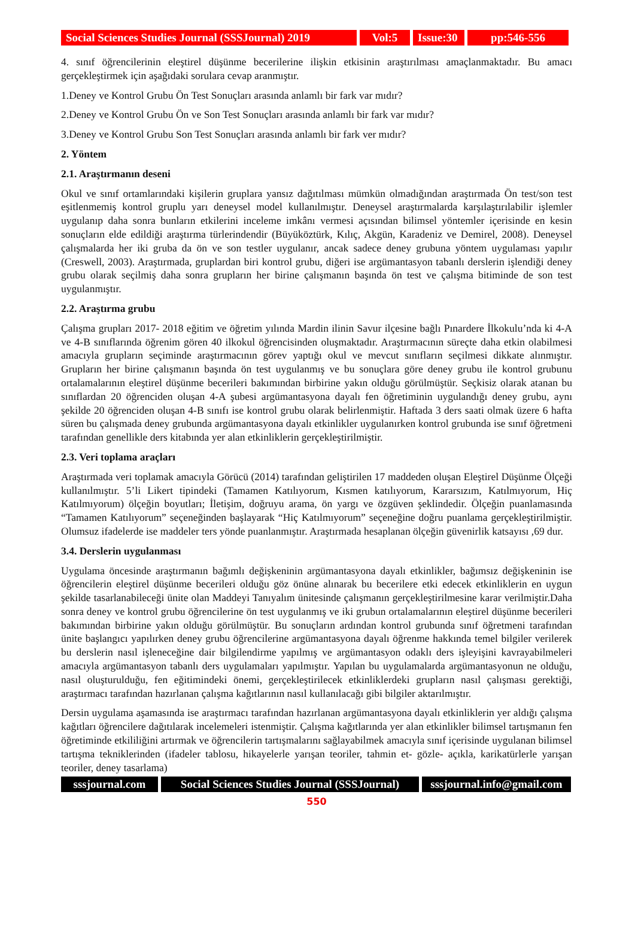Social Sciences Studies Journal (SSSJournal) 2019
Vol:5 Issue:30
pp:546-556
4. sınıf öğrencilerinin eleştirel düşünme becerilerine ilişkin etkisinin araştırılması amaçlanmaktadır. Bu amacı gerçekleştirmek için aşağıdaki sorulara cevap aranmıştır.
1.Deney ve Kontrol Grubu Ön Test Sonuçları arasında anlamlı bir fark var mıdır?
2.Deney ve Kontrol Grubu Ön ve Son Test Sonuçları arasında anlamlı bir fark var mıdır?
3.Deney ve Kontrol Grubu Son Test Sonuçları arasında anlamlı bir fark ver mıdır?
2. Yöntem
2.1. Araştırmanın deseni
Okul ve sınıf ortamlarındaki kişilerin gruplara yansız dağıtılması mümkün olmadığından araştırmada Ön test/son test eşitlenmemiş kontrol gruplu yarı deneysel model kullanılmıştır. Deneysel araştırmalarda karşılaştırılabilir işlemler uygulanıp daha sonra bunların etkilerini inceleme imkânı vermesi açısından bilimsel yöntemler içerisinde en kesin sonuçların elde edildiği araştırma türlerindendir (Büyüköztürk, Kılıç, Akgün, Karadeniz ve Demirel, 2008). Deneysel çalışmalarda her iki gruba da ön ve son testler uygulanır, ancak sadece deney grubuna yöntem uygulaması yapılır (Creswell, 2003). Araştırmada, gruplardan biri kontrol grubu, diğeri ise argümantasyon tabanlı derslerin işlendiği deney grubu olarak seçilmiş daha sonra grupların her birine çalışmanın başında ön test ve çalışma bitiminde de son test uygulanmıştır.
2.2. Araştırma grubu
Çalışma grupları 2017- 2018 eğitim ve öğretim yılında Mardin ilinin Savur ilçesine bağlı Pınardere İlkokulu’nda ki 4-A ve 4-B sınıflarında öğrenim gören 40 ilkokul öğrencisinden oluşmaktadır. Araştırmacının süreçte daha etkin olabilmesi amacıyla grupların seçiminde araştırmacının görev yaptığı okul ve mevcut sınıfların seçilmesi dikkate alınmıştır. Grupların her birine çalışmanın başında ön test uygulanmış ve bu sonuçlara göre deney grubu ile kontrol grubunu ortalamalarının eleştirel düşünme becerileri bakımından birbirine yakın olduğu görülmüştür. Seçkisiz olarak atanan bu sınıflardan 20 öğrenciden oluşan 4-A şubesi argümantasyona dayalı fen öğretiminin uygulandığı deney grubu, aynı şekilde 20 öğrenciden oluşan 4-B sınıfı ise kontrol grubu olarak belirlenmiştir. Haftada 3 ders saati olmak üzere 6 hafta süren bu çalışmada deney grubunda argümantasyona dayalı etkinlikler uygulanırken kontrol grubunda ise sınıf öğretmeni tarafından genellikle ders kitabında yer alan etkinliklerin gerçekleştirilmiştir.
2.3. Veri toplama araçları
Araştırmada veri toplamak amacıyla Görücü (2014) tarafından geliştirilen 17 maddeden oluşan Eleştirel Düşünme Ölçeği kullanılmıştır. 5’li Likert tipindeki (Tamamen Katılıyorum, Kısmen katılıyorum, Kararsızım, Katılmıyorum, Hiç Katılmıyorum) ölçeğin boyutları; İletişim, doğruyu arama, ön yargı ve özgüven şeklindedir. Ölçeğin puanlamasında “Tamamen Katılıyorum” seçeneğinden başlayarak “Hiç Katılmıyorum” seçeneğine doğru puanlama gerçekleştirilmiştir. Olumsuz ifadelerde ise maddeler ters yönde puanlanmıştır. Araştırmada hesaplanan ölçeğin güvenirlik katsayısı ,69 dur.
3.4. Derslerin uygulanması
Uygulama öncesinde araştırmanın bağımlı değişkeninin argümantasyona dayalı etkinlikler, bağımsız değişkeninin ise öğrencilerin eleştirel düşünme becerileri olduğu göz önüne alınarak bu becerilere etki edecek etkinliklerin en uygun şekilde tasarlanabileceği ünite olan Maddeyi Tanıyalım ünitesinde çalışmanın gerçekleştirilmesine karar verilmiştir.Daha sonra deney ve kontrol grubu öğrencilerine ön test uygulanmış ve iki grubun ortalamalarının eleştirel düşünme becerileri bakımından birbirine yakın olduğu görülmüştür. Bu sonuçların ardından kontrol grubunda sınıf öğretmeni tarafından ünite başlangıcı yapılırken deney grubu öğrencilerine argümantasyona dayalı öğrenme hakkında temel bilgiler verilerek bu derslerin nasıl işleneceğine dair bilgilendirme yapılmış ve argümantasyon odaklı ders işleyişini kavrayabilmeleri amacıyla argümantasyon tabanlı ders uygulamaları yapılmıştır. Yapılan bu uygulamalarda argümantasyonun ne olduğu, nasıl oluşturulduğu, fen eğitimindeki önemi, gerçekleştirilecek etkinliklerdeki grupların nasıl çalışması gerektiği, araştırmacı tarafından hazırlanan çalışma kağıtlarının nasıl kullanılacağı gibi bilgiler aktarılmıştır.
Dersin uygulama aşamasında ise araştırmacı tarafından hazırlanan argümantasyona dayalı etkinliklerin yer aldığı çalışma kağıtları öğrencilere dağıtılarak incelemeleri istenmiştir. Çalışma kağıtlarında yer alan etkinlikler bilimsel tartışmanın fen öğretiminde etkililiğini artırmak ve öğrencilerin tartışmalarını sağlayabilmek amacıyla sınıf içerisinde uygulanan bilimsel tartışma tekniklerinden (ifadeler tablosu, hikayelerle yarışan teoriler, tahmin et- gözle- açıkla, karikatürlerle yarışan teoriler, deney tasarlama)
sssjournal.com Social Sciences Studies Journal (SSSJournal)
sssjournal.info@gmail.com
550